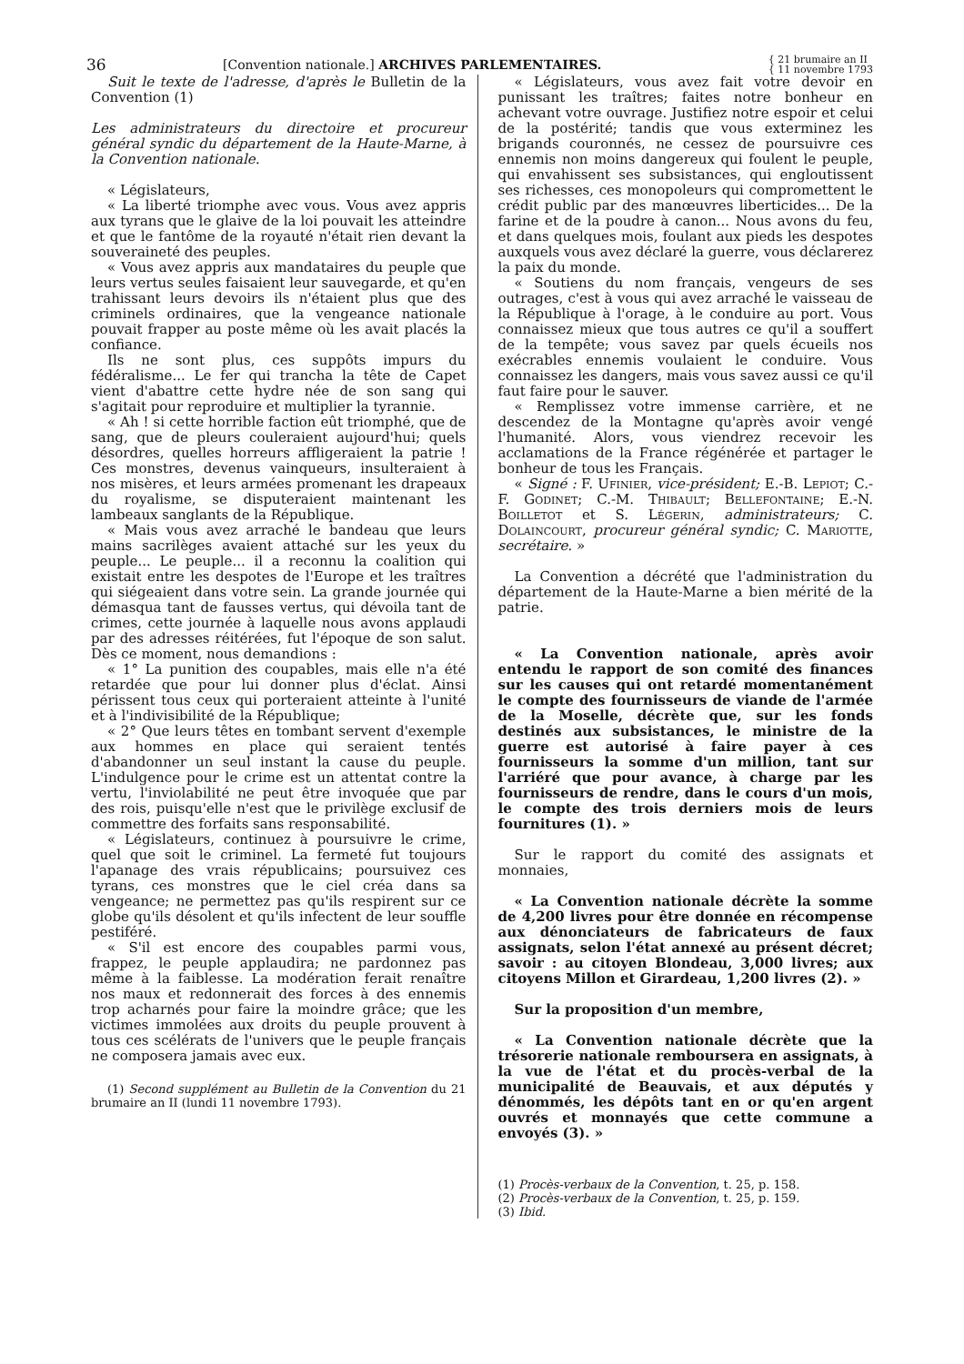36 [Convention nationale.] ARCHIVES PARLEMENTAIRES. { 21 brumaire an II
{ 11 novembre 1793
Suit le texte de l'adresse, d'après le Bulletin de la Convention (1)
Les administrateurs du directoire et procureur général syndic du département de la Haute-Marne, à la Convention nationale.
« Législateurs,
« La liberté triomphe avec vous. Vous avez appris aux tyrans que le glaive de la loi pouvait les atteindre et que le fantôme de la royauté n'était rien devant la souveraineté des peuples.
« Vous avez appris aux mandataires du peuple que leurs vertus seules faisaient leur sauvegarde, et qu'en trahissant leurs devoirs ils n'étaient plus que des criminels ordinaires, que la vengeance nationale pouvait frapper au poste même où les avait placés la confiance.
Ils ne sont plus, ces suppôts impurs du fédéralisme... Le fer qui trancha la tête de Capet vient d'abattre cette hydre née de son sang qui s'agitait pour reproduire et multiplier la tyrannie.
« Ah ! si cette horrible faction eût triomphé, que de sang, que de pleurs couleraient aujourd'hui; quels désordres, quelles horreurs affligeraient la patrie ! Ces monstres, devenus vainqueurs, insulteraient à nos misères, et leurs armées promenant les drapeaux du royalisme, se disputeraient maintenant les lambeaux sanglants de la République.
« Mais vous avez arraché le bandeau que leurs mains sacrilèges avaient attaché sur les yeux du peuple... Le peuple... il a reconnu la coalition qui existait entre les despotes de l'Europe et les traîtres qui siégeaient dans votre sein. La grande journée qui démasqua tant de fausses vertus, qui dévoila tant de crimes, cette journée à laquelle nous avons applaudi par des adresses réitérées, fut l'époque de son salut. Dès ce moment, nous demandions :
« 1° La punition des coupables, mais elle n'a été retardée que pour lui donner plus d'éclat. Ainsi périssent tous ceux qui porteraient atteinte à l'unité et à l'indivisibilité de la République;
« 2° Que leurs têtes en tombant servent d'exemple aux hommes en place qui seraient tentés d'abandonner un seul instant la cause du peuple. L'indulgence pour le crime est un attentat contre la vertu, l'inviolabilité ne peut être invoquée que par des rois, puisqu'elle n'est que le privilège exclusif de commettre des forfaits sans responsabilité.
« Législateurs, continuez à poursuivre le crime, quel que soit le criminel. La fermeté fut toujours l'apanage des vrais républicains; poursuivez ces tyrans, ces monstres que le ciel créa dans sa vengeance; ne permettez pas qu'ils respirent sur ce globe qu'ils désolent et qu'ils infectent de leur souffle pestiféré.
« S'il est encore des coupables parmi vous, frappez, le peuple applaudira; ne pardonnez pas même à la faiblesse. La modération ferait renaître nos maux et redonnerait des forces à des ennemis trop acharnés pour faire la moindre grâce; que les victimes immolées aux droits du peuple prouvent à tous ces scélérats de l'univers que le peuple français ne composera jamais avec eux.
(1) Second supplément au Bulletin de la Convention du 21 brumaire an II (lundi 11 novembre 1793).
« Législateurs, vous avez fait votre devoir en punissant les traîtres; faites notre bonheur en achevant votre ouvrage. Justifiez notre espoir et celui de la postérité; tandis que vous exterminez les brigands couronnés, ne cessez de poursuivre ces ennemis non moins dangereux qui foulent le peuple, qui envahissent ses subsistances, qui engloutissent ses richesses, ces monopoleurs qui compromettent le crédit public par des manœuvres liberticides... De la farine et de la poudre à canon... Nous avons du feu, et dans quelques mois, foulant aux pieds les despotes auxquels vous avez déclaré la guerre, vous déclarerez la paix du monde.
« Soutiens du nom français, vengeurs de ses outrages, c'est à vous qui avez arraché le vaisseau de la République à l'orage, à le conduire au port. Vous connaissez mieux que tous autres ce qu'il a souffert de la tempête; vous savez par quels écueils nos exécrables ennemis voulaient le conduire. Vous connaissez les dangers, mais vous savez aussi ce qu'il faut faire pour le sauver.
« Remplissez votre immense carrière, et ne descendez de la Montagne qu'après avoir vengé l'humanité. Alors, vous viendrez recevoir les acclamations de la France régénérée et partager le bonheur de tous les Français.
« Signé : F. Ufinier, vice-président; E.-B. Lepiot; C.-F. Godinet; C.-M. Thibault; Bellefontaine; E.-N. Boilletot et S. Légerin, administrateurs; C. Dolaincourt, procureur général syndic; C. Mariotte, secrétaire. »
La Convention a décrété que l'administration du département de la Haute-Marne a bien mérité de la patrie.
« La Convention nationale, après avoir entendu le rapport de son comité des finances sur les causes qui ont retardé momentanément le compte des fournisseurs de viande de l'armée de la Moselle, décrète que, sur les fonds destinés aux subsistances, le ministre de la guerre est autorisé à faire payer à ces fournisseurs la somme d'un million, tant sur l'arriéré que pour avance, à charge par les fournisseurs de rendre, dans le cours d'un mois, le compte des trois derniers mois de leurs fournitures (1). »
Sur le rapport du comité des assignats et monnaies,
« La Convention nationale décrète la somme de 4,200 livres pour être donnée en récompense aux dénonciateurs de fabricateurs de faux assignats, selon l'état annexé au présent décret; savoir : au citoyen Blondeau, 3,000 livres; aux citoyens Millon et Girardeau, 1,200 livres (2). »
Sur la proposition d'un membre,
« La Convention nationale décrète que la trésorerie nationale remboursera en assignats, à la vue de l'état et du procès-verbal de la municipalité de Beauvais, et aux députés y dénommés, les dépôts tant en or qu'en argent ouvrés et monnayés que cette commune a envoyés (3). »
(1) Procès-verbaux de la Convention, t. 25, p. 158.
(2) Procès-verbaux de la Convention, t. 25, p. 159.
(3) Ibid.